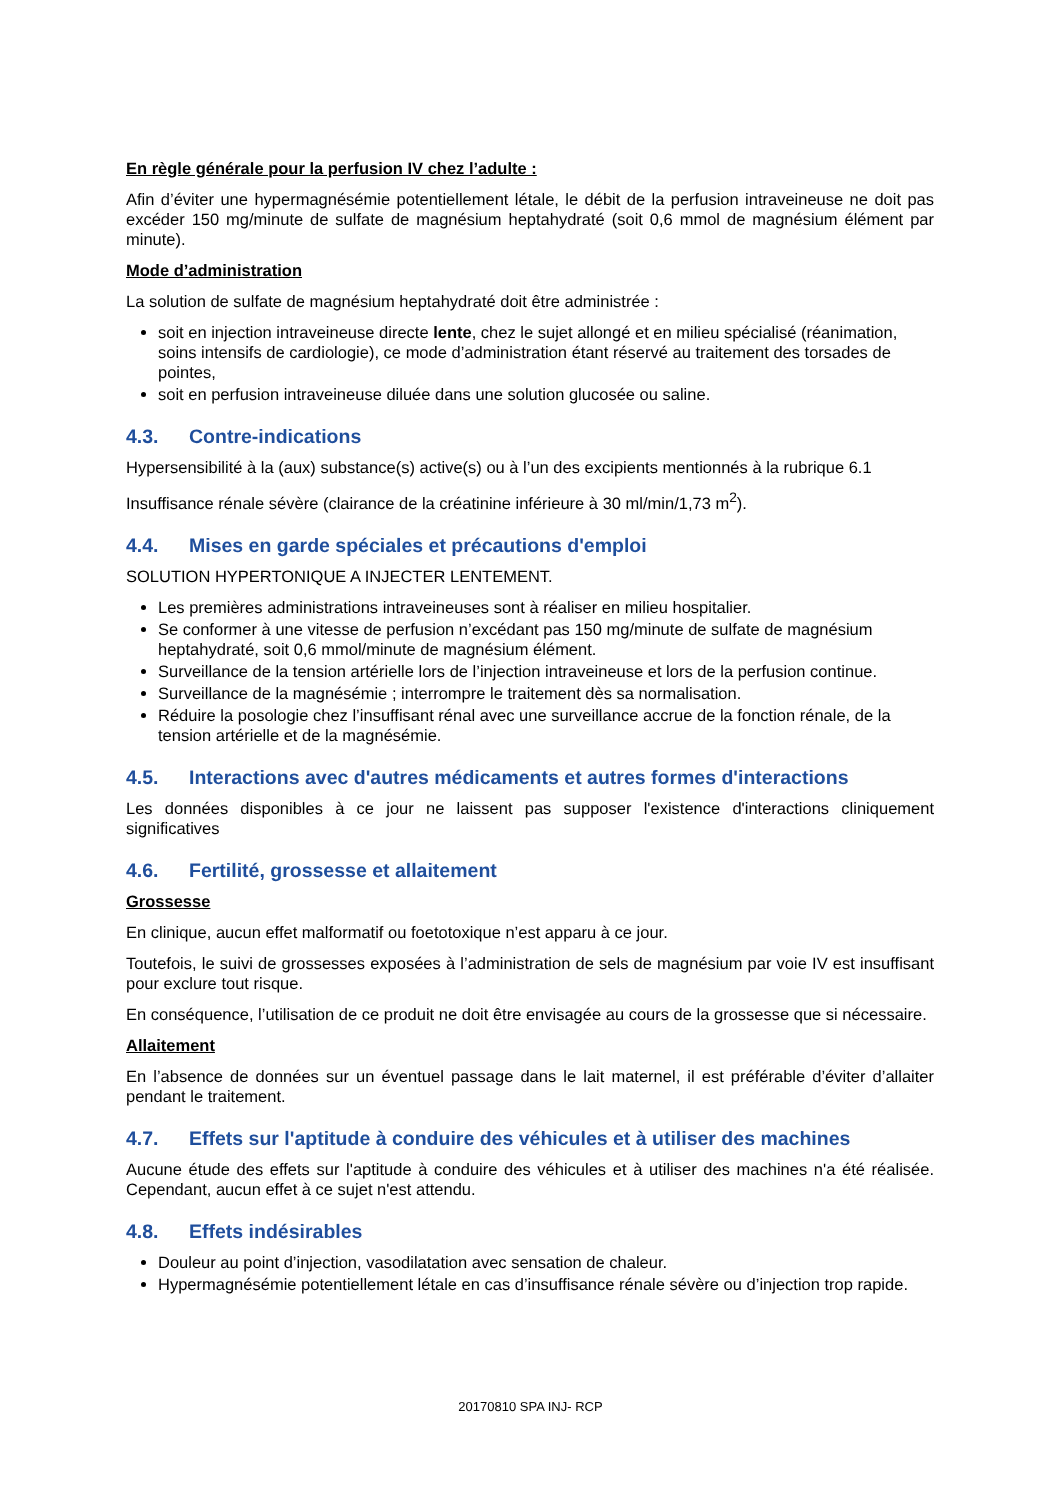En règle générale pour la perfusion IV chez l’adulte :
Afin d’éviter une hypermagnésémie potentiellement létale, le débit de la perfusion intraveineuse ne doit pas excéder 150 mg/minute de sulfate de magnésium heptahydraté (soit 0,6 mmol de magnésium élément par minute).
Mode d’administration
La solution de sulfate de magnésium heptahydraté doit être administrée :
soit en injection intraveineuse directe lente, chez le sujet allongé et en milieu spécialisé (réanimation, soins intensifs de cardiologie), ce mode d’administration étant réservé au traitement des torsades de pointes,
soit en perfusion intraveineuse diluée dans une solution glucosée ou saline.
4.3. Contre-indications
Hypersensibilité à la (aux) substance(s) active(s) ou à l’un des excipients mentionnés à la rubrique 6.1
Insuffisance rénale sévère (clairance de la créatinine inférieure à 30 ml/min/1,73 m<sup>2</sup>).
4.4. Mises en garde spéciales et précautions d'emploi
SOLUTION HYPERTONIQUE A INJECTER LENTEMENT.
Les premières administrations intraveineuses sont à réaliser en milieu hospitalier.
Se conformer à une vitesse de perfusion n’excédant pas 150 mg/minute de sulfate de magnésium heptahydraté, soit 0,6 mmol/minute de magnésium élément.
Surveillance de la tension artérielle lors de l’injection intraveineuse et lors de la perfusion continue.
Surveillance de la magnésémie ; interrompre le traitement dès sa normalisation.
Réduire la posologie chez l’insuffisant rénal avec une surveillance accrue de la fonction rénale, de la tension artérielle et de la magnésémie.
4.5. Interactions avec d'autres médicaments et autres formes d'interactions
Les données disponibles à ce jour ne laissent pas supposer l'existence d'interactions cliniquement significatives
4.6. Fertilité, grossesse et allaitement
Grossesse
En clinique, aucun effet malformatif ou foetotoxique n’est apparu à ce jour.
Toutefois, le suivi de grossesses exposées à l’administration de sels de magnésium par voie IV est insuffisant pour exclure tout risque.
En conséquence, l’utilisation de ce produit ne doit être envisagée au cours de la grossesse que si nécessaire.
Allaitement
En l’absence de données sur un éventuel passage dans le lait maternel, il est préférable d’éviter d’allaiter pendant le traitement.
4.7. Effets sur l'aptitude à conduire des véhicules et à utiliser des machines
Aucune étude des effets sur l'aptitude à conduire des véhicules et à utiliser des machines n'a été réalisée. Cependant, aucun effet à ce sujet n'est attendu.
4.8. Effets indésirables
Douleur au point d’injection, vasodilatation avec sensation de chaleur.
Hypermagnésémie potentiellement létale en cas d’insuffisance rénale sévère ou d’injection trop rapide.
20170810 SPA INJ- RCP